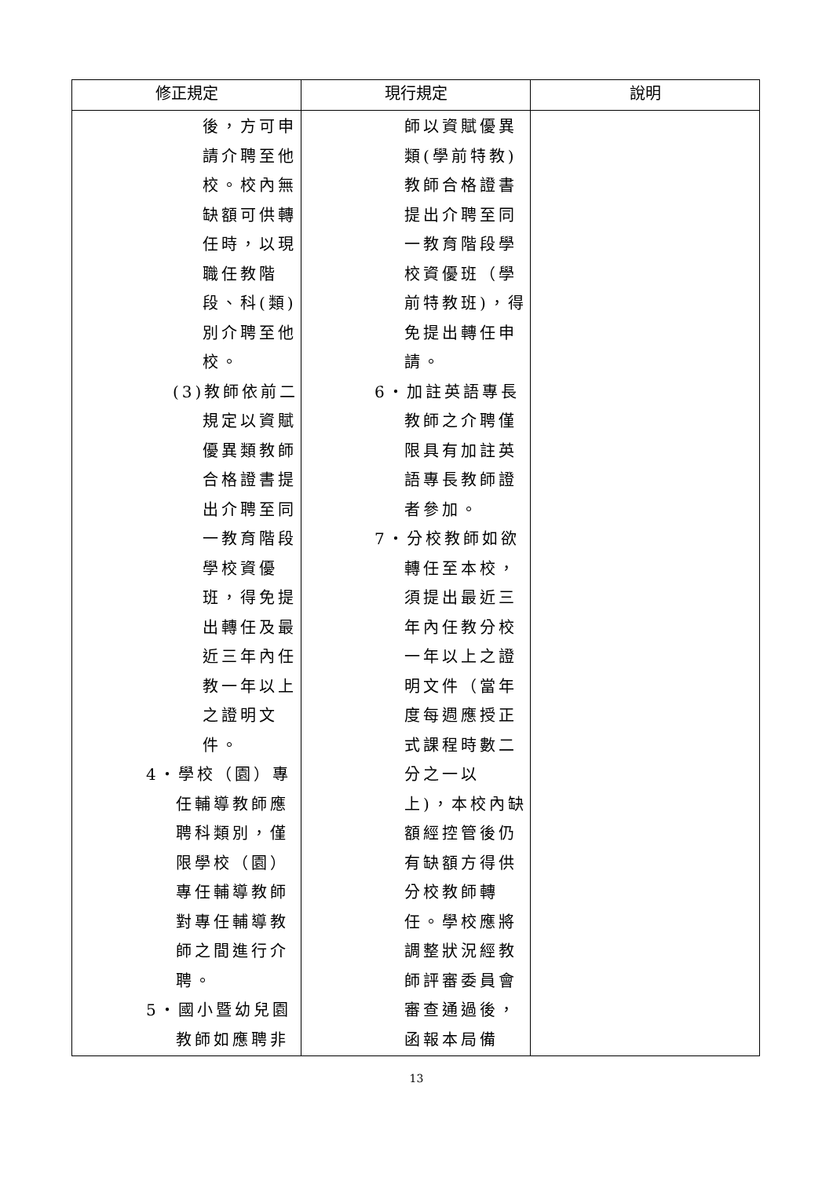| 修正規定 | 現行規定 | 說明 |
| --- | --- | --- |
| 後，方可申 請介聘至他 校。校內無 缺額可供轉 任時，以現 職任教階 段、科(類) 別介聘至他 校。 (3)教師依前二 規定以資賦 優異類教師 合格證書提 出介聘至同 一教育階段 學校資優 班，得免提 出轉任及最 近三年內任 教一年以上 之證明文 件。 4‧學校（園）專 任輔導教師應 聘科類別，僅 限學校（園） 專任輔導教師 對專任輔導教 師之間進行介 聘。 5‧國小暨幼兒園 教師如應聘非 | 師以資賦優異 類(學前特教) 教師合格證書 提出介聘至同 一教育階段學 校資優班（學 前特教班)，得 免提出轉任申 請。 6‧加註英語專長 教師之介聘僅 限具有加註英 語專長教師證 者參加。 7‧分校教師如欲 轉任至本校， 須提出最近三 年內任教分校 一年以上之證 明文件（當年 度每週應授正 式課程時數二 分之一以 上)，本校內缺 額經控管後仍 有缺額方得供 分校教師轉 任。學校應將 調整狀況經教 師評審委員會 審查通過後， 函報本局備 | |
13